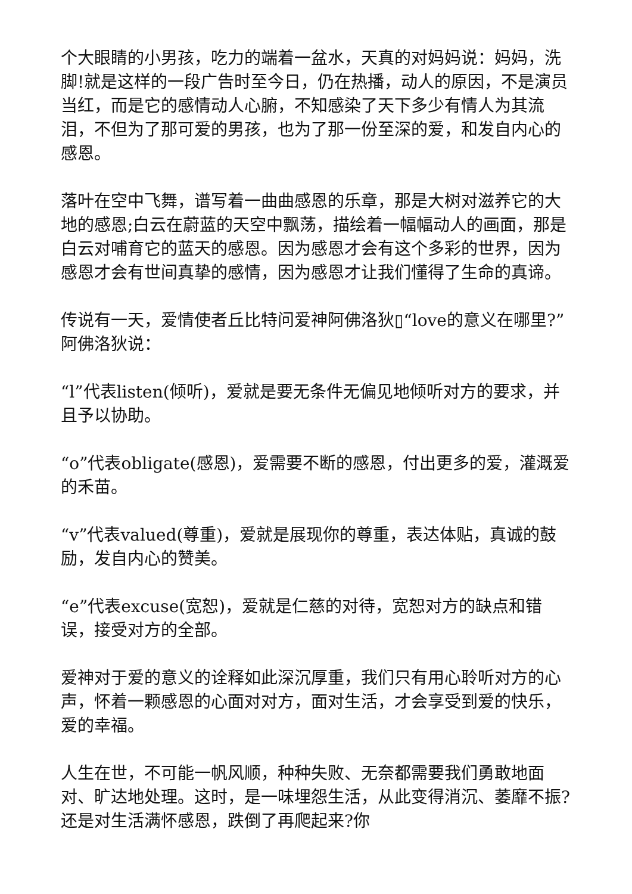个大眼睛的小男孩，吃力的端着一盆水，天真的对妈妈说：妈妈，洗脚!就是这样的一段广告时至今日，仍在热播，动人的原因，不是演员当红，而是它的感情动人心腑，不知感染了天下多少有情人为其流泪，不但为了那可爱的男孩，也为了那一份至深的爱，和发自内心的感恩。
落叶在空中飞舞，谱写着一曲曲感恩的乐章，那是大树对滋养它的大地的感恩;白云在蔚蓝的天空中飘荡，描绘着一幅幅动人的画面，那是白云对哺育它的蓝天的感恩。因为感恩才会有这个多彩的世界，因为感恩才会有世间真挚的感情，因为感恩才让我们懂得了生命的真谛。
传说有一天，爱情使者丘比特问爱神阿佛洛狄▯“love的意义在哪里?” 阿佛洛狄说：
“l”代表listen(倾听)，爱就是要无条件无偏见地倾听对方的要求，并且予以协助。
“o”代表obligate(感恩)，爱需要不断的感恩，付出更多的爱，灌溉爱的禾苗。
“v”代表valued(尊重)，爱就是展现你的尊重，表达体贴，真诚的鼓励，发自内心的赞美。
“e”代表excuse(宽恕)，爱就是仁慈的对待，宽恕对方的缺点和错误，接受对方的全部。
爱神对于爱的意义的诠释如此深沉厚重，我们只有用心聆听对方的心声，怀着一颗感恩的心面对对方，面对生活，才会享受到爱的快乐，爱的幸福。
人生在世，不可能一帆风顺，种种失败、无奈都需要我们勇敢地面对、旷达地处理。这时，是一味埋怨生活，从此变得消沉、萎靡不振?还是对生活满怀感恩，跌倒了再爬起来?你